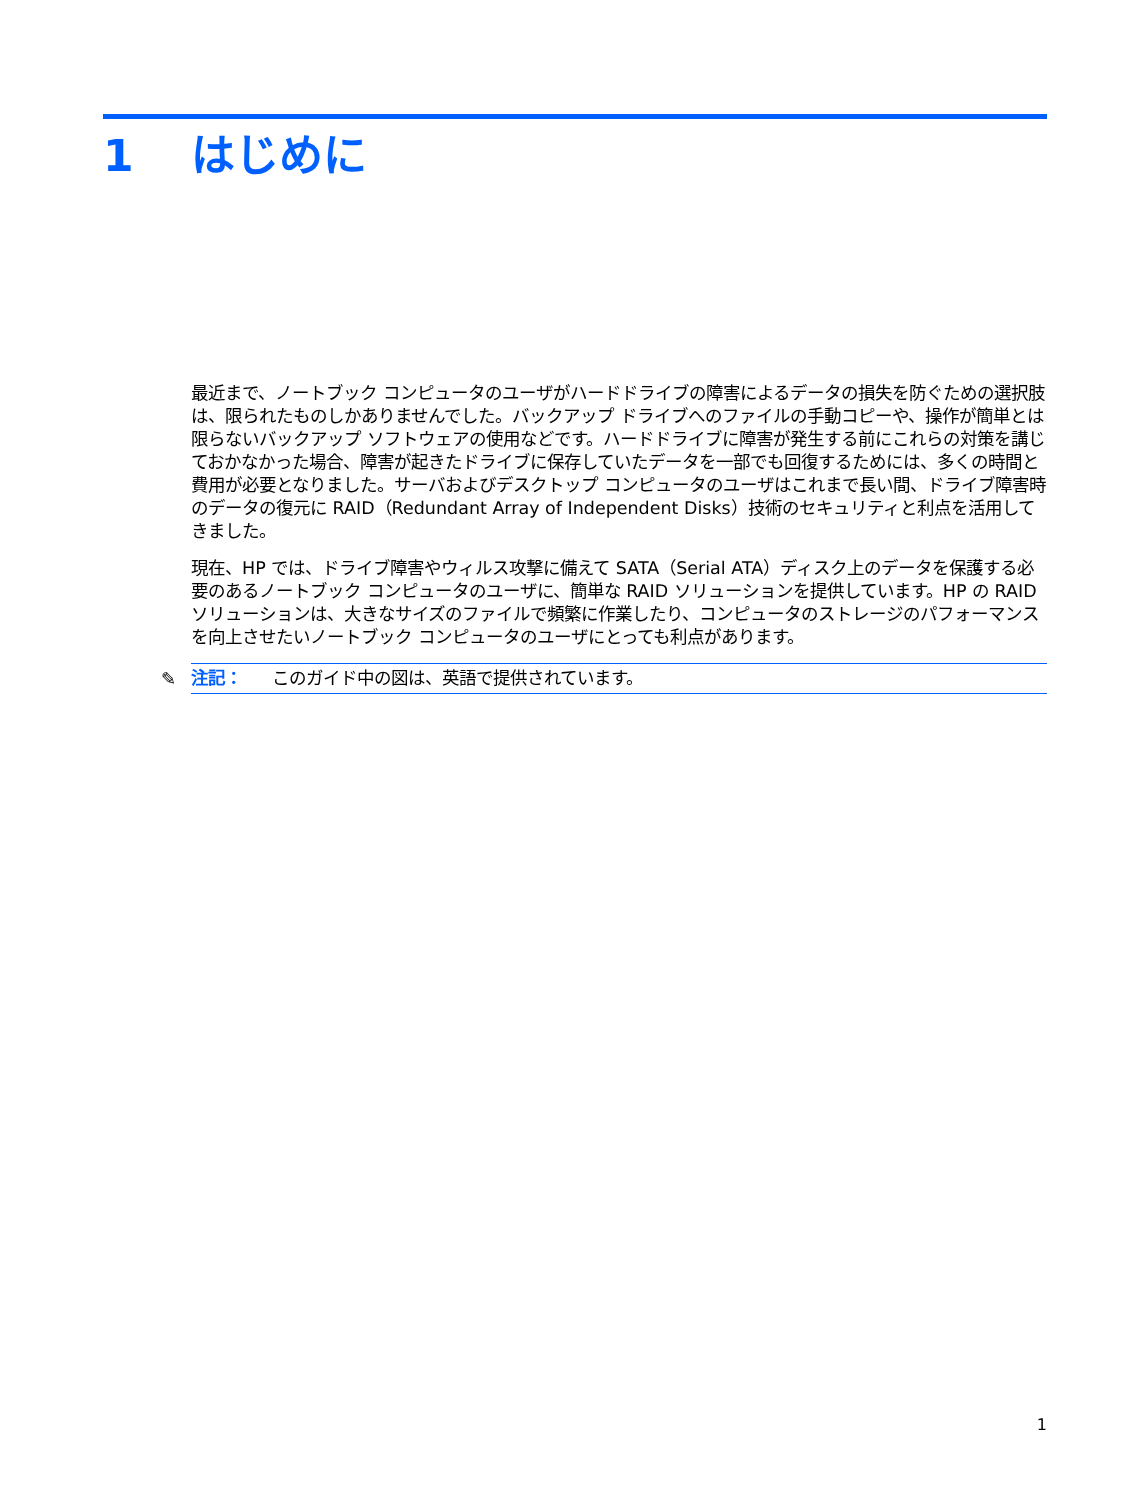1 はじめに
最近まで、ノートブック コンピュータのユーザがハードドライブの障害によるデータの損失を防ぐための選択肢は、限られたものしかありませんでした。バックアップ ドライブへのファイルの手動コピーや、操作が簡単とは限らないバックアップ ソフトウェアの使用などです。ハードドライブに障害が発生する前にこれらの対策を講じておかなかった場合、障害が起きたドライブに保存していたデータを一部でも回復するためには、多くの時間と費用が必要となりました。サーバおよびデスクトップ コンピュータのユーザはこれまで長い間、ドライブ障害時のデータの復元に RAID（Redundant Array of Independent Disks）技術のセキュリティと利点を活用してきました。
現在、HP では、ドライブ障害やウィルス攻撃に備えて SATA（Serial ATA）ディスク上のデータを保護する必要のあるノートブック コンピュータのユーザに、簡単な RAID ソリューションを提供しています。HP の RAID ソリューションは、大きなサイズのファイルで頻繁に作業したり、コンピュータのストレージのパフォーマンスを向上させたいノートブック コンピュータのユーザにとっても利点があります。
✎ 注記： このガイド中の図は、英語で提供されています。
1